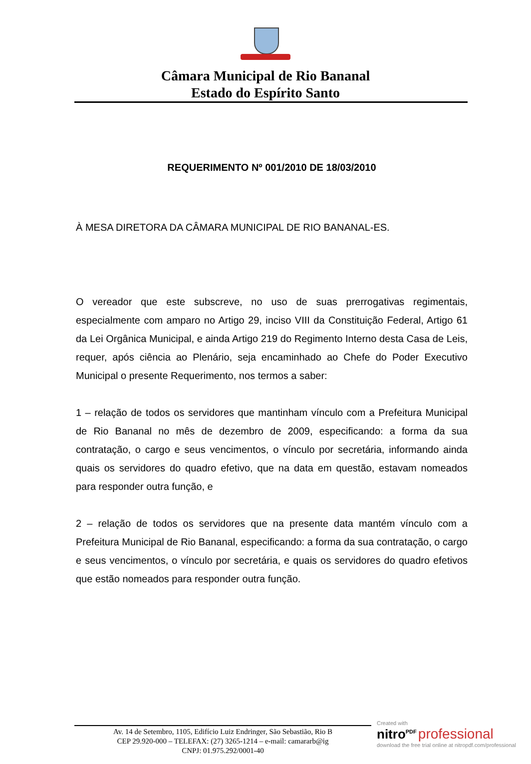Câmara Municipal de Rio Bananal
Estado do Espírito Santo
REQUERIMENTO Nº 001/2010 DE 18/03/2010
À MESA DIRETORA DA CÂMARA MUNICIPAL DE RIO BANANAL-ES.
O vereador que este subscreve, no uso de suas prerrogativas regimentais, especialmente com amparo no Artigo 29, inciso VIII da Constituição Federal, Artigo 61 da Lei Orgânica Municipal, e ainda Artigo 219 do Regimento Interno desta Casa de Leis, requer, após ciência ao Plenário, seja encaminhado ao Chefe do Poder Executivo Municipal o presente Requerimento, nos termos a saber:
1 – relação de todos os servidores que mantinham vínculo com a Prefeitura Municipal de Rio Bananal no mês de dezembro de 2009, especificando: a forma da sua contratação, o cargo e seus vencimentos, o vínculo por secretária, informando ainda quais os servidores do quadro efetivo, que na data em questão, estavam nomeados para responder outra função, e
2 – relação de todos os servidores que na presente data mantém vínculo com a Prefeitura Municipal de Rio Bananal, especificando: a forma da sua contratação, o cargo e seus vencimentos, o vínculo por secretária, e quais os servidores do quadro efetivos que estão nomeados para responder outra função.
Av. 14 de Setembro, 1105, Edifício Luiz Endringer, São Sebastião, Rio B
CEP 29.920-000 – TELEFAX: (27) 3265-1214 – e-mail: camararb@ig
CNPJ: 01.975.292/0001-40
Created with
nitro<sup>PDF</sup> professional
download the free trial online at nitropdf.com/professional